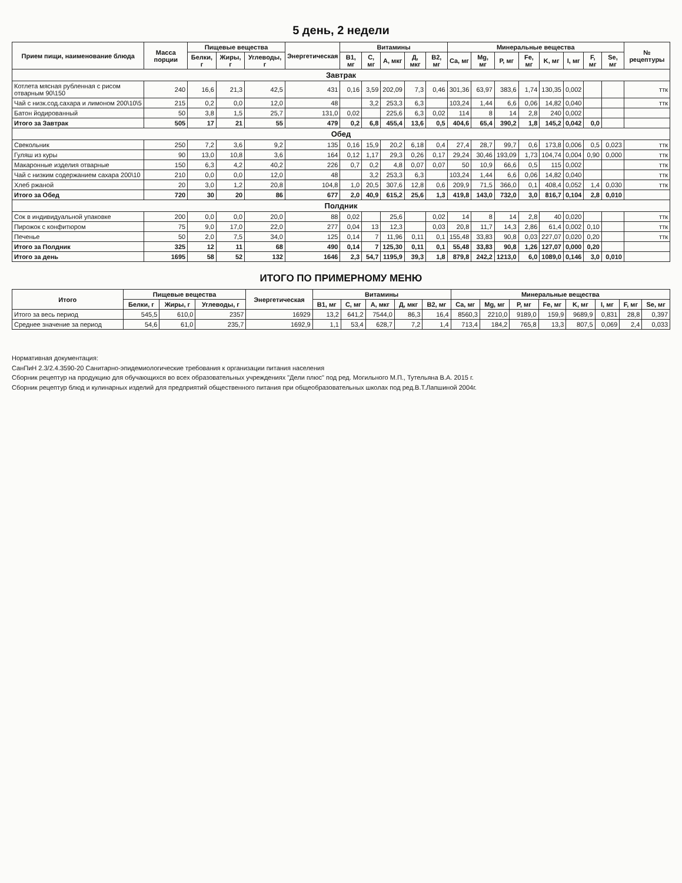5 день, 2 недели
| Прием пищи, наименование блюда | Масса порции | Пищевые вещества | | | Энергетическая | Витамины | | | | | Минеральные вещества | | | | | | | | № рецептуры |
| --- | --- | --- | --- | --- | --- | --- | --- | --- | --- | --- | --- | --- | --- | --- | --- | --- | --- | --- | --- |
| | | Белки, г | Жиры, г | Углеводы, г | | B1, мг | C, мг | A, мкг | Д, мкг | B2, мг | Ca, мг | Mg, мг | P, мг | Fe, мг | K, мг | I, мг | F, мг | Se, мг | |
| Завтрак | | | | | | | | | | | | | | | | | | | |
| Котлета мясная рубленная с рисом отварным 90\150 | 240 | 16,6 | 21,3 | 42,5 | 431 | 0,16 | 3,59 | 202,09 | 7,3 | 0,46 | 301,36 | 63,97 | 383,6 | 1,74 | 130,35 | 0,002 | | | ттк |
| Чай с низк.сод.сахара и лимоном 200\10\5 | 215 | 0,2 | 0,0 | 12,0 | 48 | | 3,2 | 253,3 | 6,3 | | 103,24 | 1,44 | 6,6 | 0,06 | 14,82 | 0,040 | | | ттк |
| Батон йодированный | 50 | 3,8 | 1,5 | 25,7 | 131,0 | 0,02 | | 225,6 | 6,3 | 0,02 | 114 | 8 | 14 | 2,8 | 240 | 0,002 | | | |
| Итого за Завтрак | 505 | 17 | 21 | 55 | 479 | 0,2 | 6,8 | 455,4 | 13,6 | 0,5 | 404,6 | 65,4 | 390,2 | 1,8 | 145,2 | 0,042 | 0,0 | | |
| Обед | | | | | | | | | | | | | | | | | | | |
| Свекольник | 250 | 7,2 | 3,6 | 9,2 | 135 | 0,16 | 15,9 | 20,2 | 6,18 | 0,4 | 27,4 | 28,7 | 99,7 | 0,6 | 173,8 | 0,006 | 0,5 | 0,023 | ттк |
| Гуляш из куры | 90 | 13,0 | 10,8 | 3,6 | 164 | 0,12 | 1,17 | 29,3 | 0,26 | 0,17 | 29,24 | 30,46 | 193,09 | 1,73 | 104,74 | 0,004 | 0,90 | 0,000 | ттк |
| Макаронные изделия отварные | 150 | 6,3 | 4,2 | 40,2 | 226 | 0,7 | 0,2 | 4,8 | 0,07 | 0,07 | 50 | 10,9 | 66,6 | 0,5 | 115 | 0,002 | | | ттк |
| Чай с низким содержанием сахара 200\10 | 210 | 0,0 | 0,0 | 12,0 | 48 | | 3,2 | 253,3 | 6,3 | | 103,24 | 1,44 | 6,6 | 0,06 | 14,82 | 0,040 | | | ттк |
| Хлеб ржаной | 20 | 3,0 | 1,2 | 20,8 | 104,8 | 1,0 | 20,5 | 307,6 | 12,8 | 0,6 | 209,9 | 71,5 | 366,0 | 0,1 | 408,4 | 0,052 | 1,4 | 0,030 | ттк |
| Итого за Обед | 720 | 30 | 20 | 86 | 677 | 2,0 | 40,9 | 615,2 | 25,6 | 1,3 | 419,8 | 143,0 | 732,0 | 3,0 | 816,7 | 0,104 | 2,8 | 0,010 | |
| Полдник | | | | | | | | | | | | | | | | | | | |
| Сок в индивидуальной упаковке | 200 | 0,0 | 0,0 | 20,0 | 88 | 0,02 | | 25,6 | | 0,02 | 14 | 8 | 14 | 2,8 | 40 | 0,020 | | | ттк |
| Пирожок с конфитюром | 75 | 9,0 | 17,0 | 22,0 | 277 | 0,04 | 13 | 12,3 | | 0,03 | 20,8 | 11,7 | 14,3 | 2,86 | 61,4 | 0,002 | 0,10 | | ттк |
| Печенье | 50 | 2,0 | 7,5 | 34,0 | 125 | 0,14 | 7 | 11,96 | 0,11 | 0,1 | 155,48 | 33,83 | 90,8 | 0,03 | 227,07 | 0,020 | 0,20 | | ттк |
| Итого за Полдник | 325 | 12 | 11 | 68 | 490 | 0,14 | 7 | 125,30 | 0,11 | 0,1 | 55,48 | 33,83 | 90,8 | 1,26 | 127,07 | 0,000 | 0,20 | | |
| Итого за день | 1695 | 58 | 52 | 132 | 1646 | 2,3 | 54,7 | 1195,9 | 39,3 | 1,8 | 879,8 | 242,2 | 1213,0 | 6,0 | 1089,0 | 0,146 | 3,0 | 0,010 | |
ИТОГО ПО ПРИМЕРНОМУ МЕНЮ
| Итого | Пищевые вещества | | | Энергетическая | Витамины | | | | | Минеральные вещества | | | | | | | |
| --- | --- | --- | --- | --- | --- | --- | --- | --- | --- | --- | --- | --- | --- | --- | --- | --- | --- |
| | Белки, г | Жиры, г | Углеводы, г | | B1, мг | C, мг | A, мкг | Д, мкг | B2, мг | Ca, мг | Mg, мг | P, мг | Fe, мг | K, мг | I, мг | F, мг | Se, мг |
| Итого за весь период | 545,5 | 610,0 | 2357 | 16929 | 13,2 | 641,2 | 7544,0 | 86,3 | 16,4 | 8560,3 | 2210,0 | 9189,0 | 159,9 | 9689,9 | 0,831 | 28,8 | 0,397 |
| Среднее значение за период | 54,6 | 61,0 | 235,7 | 1692,9 | 1,1 | 53,4 | 628,7 | 7,2 | 1,4 | 713,4 | 184,2 | 765,8 | 13,3 | 807,5 | 0,069 | 2,4 | 0,033 |
Нормативная документация:
СанПиН 2.3/2.4.3590-20 Санитарно-эпидемиологические требования к организации питания населения
Сборник рецептур на продукцию для обучающихся во всех образовательных учреждениях "Дели плюс" под ред. Могильного М.П., Тутельяна В.А. 2015 г.
Сборник рецептур блюд и кулинарных изделий для предприятий общественного питания при общеобразовательных школах под ред.В.Т.Лапшиной 2004г.